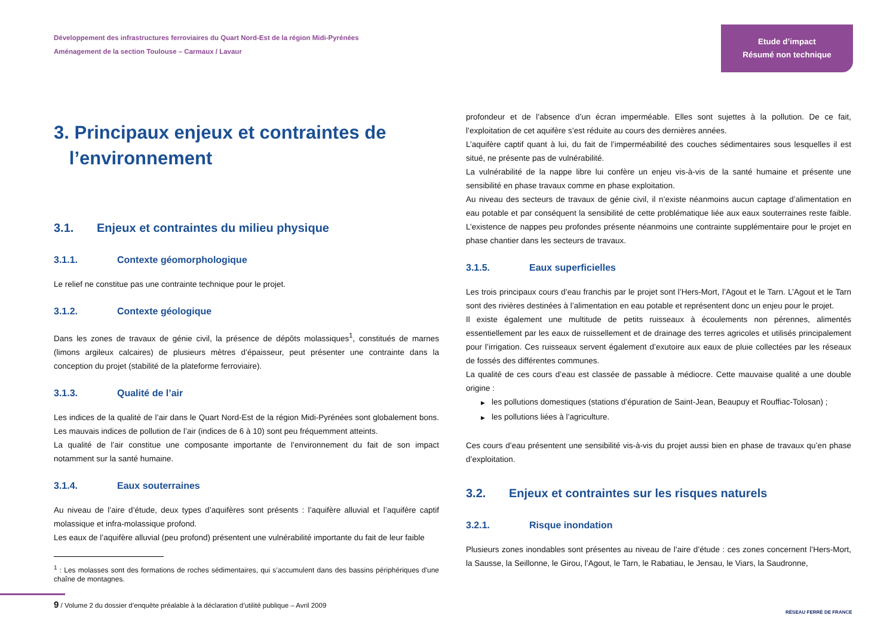Développement des infrastructures ferroviaires du Quart Nord-Est de la région Midi-Pyrénées
Aménagement de la section Toulouse – Carmaux / Lavaur
Etude d’impact
Résumé non technique
3. Principaux enjeux et contraintes de
l’environnement
3.1. Enjeux et contraintes du milieu physique
3.1.1. Contexte géomorphologique
Le relief ne constitue pas une contrainte technique pour le projet.
3.1.2. Contexte géologique
Dans les zones de travaux de génie civil, la présence de dépôts molassiques<sup>1</sup>, constitués de marnes (limons argileux calcaires) de plusieurs mètres d’épaisseur, peut présenter une contrainte dans la conception du projet (stabilité de la plateforme ferroviaire).
3.1.3. Qualité de l’air
Les indices de la qualité de l’air dans le Quart Nord-Est de la région Midi-Pyrénées sont globalement bons. Les mauvais indices de pollution de l’air (indices de 6 à 10) sont peu fréquemment atteints.
La qualité de l’air constitue une composante importante de l’environnement du fait de son impact notamment sur la santé humaine.
3.1.4. Eaux souterraines
Au niveau de l’aire d’étude, deux types d’aquifères sont présents : l’aquifère alluvial et l’aquifère captif molassique et infra-molassique profond.
Les eaux de l’aquifère alluvial (peu profond) présentent une vulnérabilité importante du fait de leur faible
<sup>1</sup> : Les molasses sont des formations de roches sédimentaires, qui s’accumulent dans des bassins périphériques d'une chaîne de montagnes.
profondeur et de l’absence d’un écran imperméable. Elles sont sujettes à la pollution. De ce fait, l’exploitation de cet aquifère s’est réduite au cours des dernières années.
L’aquifère captif quant à lui, du fait de l’imperméabilité des couches sédimentaires sous lesquelles il est situé, ne présente pas de vulnérabilité.
La vulnérabilité de la nappe libre lui confère un enjeu vis-à-vis de la santé humaine et présente une sensibilité en phase travaux comme en phase exploitation.
Au niveau des secteurs de travaux de génie civil, il n’existe néanmoins aucun captage d’alimentation en eau potable et par conséquent la sensibilité de cette problématique liée aux eaux souterraines reste faible. L’existence de nappes peu profondes présente néanmoins une contrainte supplémentaire pour le projet en phase chantier dans les secteurs de travaux.
3.1.5. Eaux superficielles
Les trois principaux cours d’eau franchis par le projet sont l’Hers-Mort, l’Agout et le Tarn. L’Agout et le Tarn sont des rivières destinées à l’alimentation en eau potable et représentent donc un enjeu pour le projet.
Il existe également une multitude de petits ruisseaux à écoulements non pérennes, alimentés essentiellement par les eaux de ruissellement et de drainage des terres agricoles et utilisés principalement pour l’irrigation. Ces ruisseaux servent également d’exutoire aux eaux de pluie collectées par les réseaux de fossés des différentes communes.
La qualité de ces cours d’eau est classée de passable à médiocre. Cette mauvaise qualité a une double origine :
les pollutions domestiques (stations d’épuration de Saint-Jean, Beaupuy et Rouffiac-Tolosan) ;
les pollutions liées à l’agriculture.
Ces cours d’eau présentent une sensibilité vis-à-vis du projet aussi bien en phase de travaux qu’en phase d’exploitation.
3.2. Enjeux et contraintes sur les risques naturels
3.2.1. Risque inondation
Plusieurs zones inondables sont présentes au niveau de l’aire d’étude : ces zones concernent l’Hers-Mort, la Sausse, la Seillonne, le Girou, l’Agout, le Tarn, le Rabatiau, le Jensau, le Viars, la Saudronne,
9 / Volume 2 du dossier d’enquête préalable à la déclaration d’utilité publique – Avril 2009
RÉSEAU FERRÉ DE FRANCE